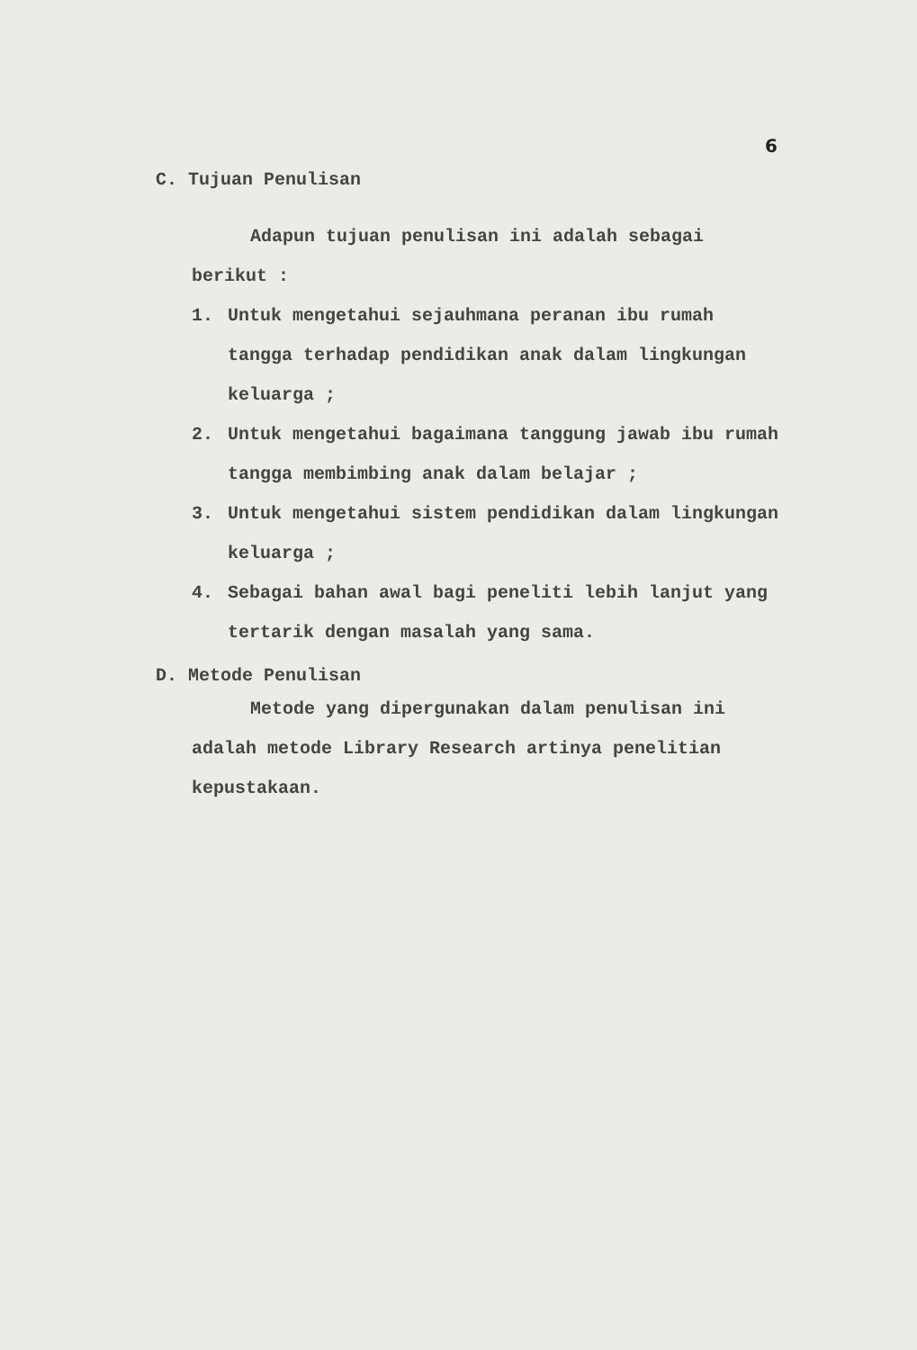6
C. Tujuan Penulisan
Adapun tujuan penulisan ini adalah sebagai
berikut :
1. Untuk mengetahui sejauhmana peranan ibu rumah tangga terhadap pendidikan anak dalam lingkungan keluarga ;
2. Untuk mengetahui bagaimana tanggung jawab ibu rumah tangga membimbing anak dalam belajar ;
3. Untuk mengetahui sistem pendidikan dalam lingkungan keluarga ;
4. Sebagai bahan awal bagi peneliti lebih lanjut yang tertarik dengan masalah yang sama.
D. Metode Penulisan
Metode yang dipergunakan dalam penulisan ini adalah metode Library Research artinya penelitian kepustakaan.